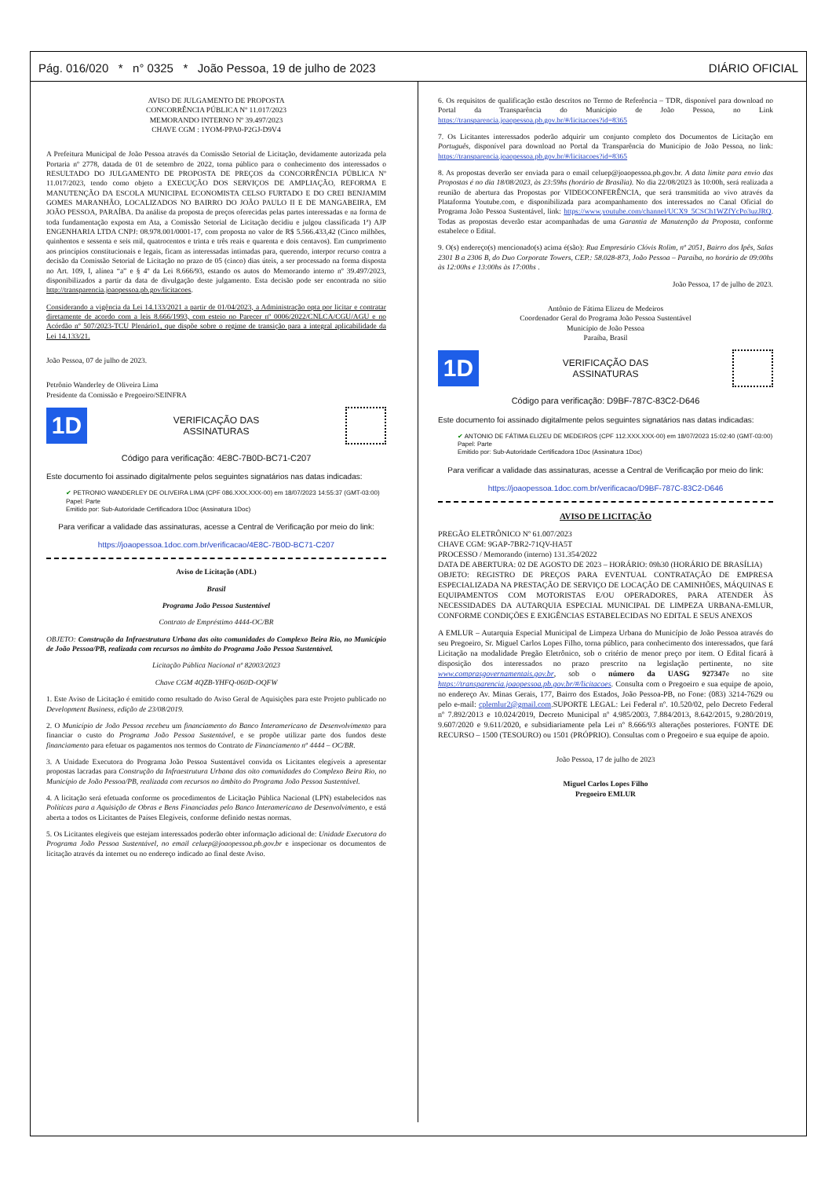Pág. 016/020 * n° 0325 * João Pessoa, 19 de julho de 2023 DIÁRIO OFICIAL
AVISO DE JULGAMENTO DE PROPOSTA
CONCORRÊNCIA PÚBLICA Nº 11.017/2023
MEMORANDO INTERNO Nº 39.497/2023
CHAVE CGM : 1YOM-PPA0-P2GJ-D9V4
A Prefeitura Municipal de João Pessoa através da Comissão Setorial de Licitação, devidamente autorizada pela Portaria nº 2778, datada de 01 de setembro de 2022, torna público para o conhecimento dos interessados o RESULTADO DO JULGAMENTO DE PROPOSTA DE PREÇOS da CONCORRÊNCIA PÚBLICA Nº 11.017/2023, tendo como objeto a EXECUÇÃO DOS SERVIÇOS DE AMPLIAÇÃO, REFORMA E MANUTENÇÃO DA ESCOLA MUNICIPAL ECONOMISTA CELSO FURTADO E DO CREI BENJAMIM GOMES MARANHÃO, LOCALIZADOS NO BAIRRO DO JOÃO PAULO II E DE MANGABEIRA, EM JOÃO PESSOA, PARAÍBA. Da análise da proposta de preços oferecidas pelas partes interessadas e na forma de toda fundamentação exposta em Ata, a Comissão Setorial de Licitação decidiu e julgou classificada 1ª) AJP ENGENHARIA LTDA CNPJ: 08.978.001/0001-17, com proposta no valor de R$ 5.566.433,42 (Cinco milhões, quinhentos e sessenta e seis mil, quatrocentos e trinta e três reais e quarenta e dois centavos). Em cumprimento aos princípios constitucionais e legais, ficam as interessadas intimadas para, querendo, interpor recurso contra a decisão da Comissão Setorial de Licitação no prazo de 05 (cinco) dias úteis, a ser processado na forma disposta no Art. 109, I, alínea “a” e § 4º da Lei 8.666/93, estando os autos do Memorando interno nº 39.497/2023, disponibilizados a partir da data de divulgação deste julgamento. Esta decisão pode ser encontrada no sítio http://transparencia.joaopessoa.pb.gov/licitacoes.
Considerando a vigência da Lei 14.133/2021 a partir de 01/04/2023, a Administração opta por licitar e contratar diretamente de acordo com a leis 8.666/1993, com esteio no Parecer nº 0006/2022/CNLCA/CGU/AGU e no Acórdão nº 507/2023-TCU Plenário1, que dispõe sobre o regime de transição para a integral aplicabilidade da Lei 14.133/21.
João Pessoa, 07 de julho de 2023.
Petrônio Wanderley de Oliveira Lima
Presidente da Comissão e Pregoeiro/SEINFRA
1D VERIFICAÇÃO DAS
ASSINATURAS
Código para verificação: 4E8C-7B0D-BC71-C207
Este documento foi assinado digitalmente pelos seguintes signatários nas datas indicadas:
✔ PETRONIO WANDERLEY DE OLIVEIRA LIMA (CPF 086.XXX.XXX-00) em 18/07/2023 14:55:37 (GMT-03:00)
Papel: Parte
Emitido por: Sub-Autoridade Certificadora 1Doc (Assinatura 1Doc)
Para verificar a validade das assinaturas, acesse a Central de Verificação por meio do link:
https://joaopessoa.1doc.com.br/verificacao/4E8C-7B0D-BC71-C207
Aviso de Licitação (ADL)
Brasil
Programa João Pessoa Sustentável
Contrato de Empréstimo 4444-OC/BR
OBJETO: Construção da Infraestrutura Urbana das oito comunidades do Complexo Beira Rio, no Município de João Pessoa/PB, realizada com recursos no âmbito do Programa João Pessoa Sustentável.
Licitação Pública Nacional nº 82003/2023
Chave CGM 4QZB-YHFQ-060D-OQFW
1. Este Aviso de Licitação é emitido como resultado do Aviso Geral de Aquisições para este Projeto publicado no Development Business, edição de 23/08/2019.
2. O Município de João Pessoa recebeu um financiamento do Banco Interamericano de Desenvolvimento para financiar o custo do Programa João Pessoa Sustentável, e se propõe utilizar parte dos fundos deste financiamento para efetuar os pagamentos nos termos do Contrato de Financiamento nº 4444 – OC/BR.
3. A Unidade Executora do Programa João Pessoa Sustentável convida os Licitantes elegíveis a apresentar propostas lacradas para Construção da Infraestrutura Urbana das oito comunidades do Complexo Beira Rio, no Município de João Pessoa/PB, realizada com recursos no âmbito do Programa João Pessoa Sustentável.
4. A licitação será efetuada conforme os procedimentos de Licitação Pública Nacional (LPN) estabelecidos nas Políticas para a Aquisição de Obras e Bens Financiadas pelo Banco Interamericano de Desenvolvimento, e está aberta a todos os Licitantes de Países Elegíveis, conforme definido nestas normas.
5. Os Licitantes elegíveis que estejam interessados poderão obter informação adicional de: Unidade Executora do Programa João Pessoa Sustentável, no email celuep@joaopessoa.pb.gov.br e inspecionar os documentos de licitação através da internet ou no endereço indicado ao final deste Aviso.
6. Os requisitos de qualificação estão descritos no Termo de Referência – TDR, disponível para download no Portal da Transparência do Município de João Pessoa, no Link https://transparencia.joaopessoa.pb.gov.br/#/licitacoes?id=8365
7. Os Licitantes interessados poderão adquirir um conjunto completo dos Documentos de Licitação em Português, disponível para download no Portal da Transparência do Município de João Pessoa, no link: https://transparencia.joaopessoa.pb.gov.br/#/licitacoes?id=8365
8. As propostas deverão ser enviada para o email celuep@joaopessoa.pb.gov.br. A data limite para envio das Propostas é no dia 18/08/2023, às 23:59hs (horário de Brasília). No dia 22/08/2023 às 10:00h, será realizada a reunião de abertura das Propostas por VIDEOCONFERÊNCIA, que será transmitida ao vivo através da Plataforma Youtube.com, e disponibilizada para acompanhamento dos interessados no Canal Oficial do Programa João Pessoa Sustentável, link: https://www.youtube.com/channel/UCX9_5CSCh1WZfYcPo3uzJRQ. Todas as propostas deverão estar acompanhadas de uma Garantia de Manutenção da Proposta, conforme estabelece o Edital.
9. O(s) endereço(s) mencionado(s) acima é(são): Rua Empresário Clóvis Rolim, nº 2051, Bairro dos Ipês, Salas 2301 B a 2306 B, do Duo Corporate Towers, CEP.: 58.028-873, João Pessoa – Paraíba, no horário de 09:00hs às 12:00hs e 13:00hs às 17:00hs .
João Pessoa, 17 de julho de 2023.
Antônio de Fátima Elizeu de Medeiros
Coordenador Geral do Programa João Pessoa Sustentável
Município de João Pessoa
Paraíba, Brasil
1D VERIFICAÇÃO DAS
ASSINATURAS
Código para verificação: D9BF-787C-83C2-D646
Este documento foi assinado digitalmente pelos seguintes signatários nas datas indicadas:
✔ ANTONIO DE FÁTIMA ELIZEU DE MEDEIROS (CPF 112.XXX.XXX-00) em 18/07/2023 15:02:40 (GMT-03:00)
Papel: Parte
Emitido por: Sub-Autoridade Certificadora 1Doc (Assinatura 1Doc)
Para verificar a validade das assinaturas, acesse a Central de Verificação por meio do link:
https://joaopessoa.1doc.com.br/verificacao/D9BF-787C-83C2-D646
AVISO DE LICITAÇÃO
PREGÃO ELETRÔNICO Nº 61.007/2023
CHAVE CGM: 9GAP-7BR2-71QV-HA5T
PROCESSO / Memorando (interno) 131.354/2022
DATA DE ABERTURA: 02 DE AGOSTO DE 2023 – HORÁRIO: 09h30 (HORÁRIO DE BRASÍLIA)
OBJETO: REGISTRO DE PREÇOS PARA EVENTUAL CONTRATAÇÃO DE EMPRESA ESPECIALIZADA NA PRESTAÇÃO DE SERVIÇO DE LOCAÇÃO DE CAMINHÕES, MÁQUINAS E EQUIPAMENTOS COM MOTORISTAS E/OU OPERADORES, PARA ATENDER ÀS NECESSIDADES DA AUTARQUIA ESPECIAL MUNICIPAL DE LIMPEZA URBANA-EMLUR, CONFORME CONDIÇÕES E EXIGÊNCIAS ESTABELECIDAS NO EDITAL E SEUS ANEXOS
A EMLUR – Autarquia Especial Municipal de Limpeza Urbana do Município de João Pessoa através do seu Pregoeiro, Sr. Miguel Carlos Lopes Filho, torna público, para conhecimento dos interessados, que fará Licitação na modalidade Pregão Eletrônico, sob o critério de menor preço por item. O Edital ficará à disposição dos interessados no prazo prescrito na legislação pertinente, no site www.comprasgovernamentais.gov.br, sob o número da UASG 927347e no site https://transparencia.joaopessoa.pb.gov.br/#/licitacoes. Consulta com o Pregoeiro e sua equipe de apoio, no endereço Av. Minas Gerais, 177, Bairro dos Estados, João Pessoa-PB, no Fone: (083) 3214-7629 ou pelo e-mail: cplemlur2@gmail.com.SUPORTE LEGAL: Lei Federal nº. 10.520/02, pelo Decreto Federal nº 7.892/2013 e 10.024/2019, Decreto Municipal nº 4.985/2003, 7.884/2013, 8.642/2015, 9.280/2019, 9.607/2020 e 9.611/2020, e subsidiariamente pela Lei nº 8.666/93 alterações posteriores. FONTE DE RECURSO – 1500 (TESOURO) ou 1501 (PRÓPRIO). Consultas com o Pregoeiro e sua equipe de apoio.
João Pessoa, 17 de julho de 2023
Miguel Carlos Lopes Filho
Pregoeiro EMLUR